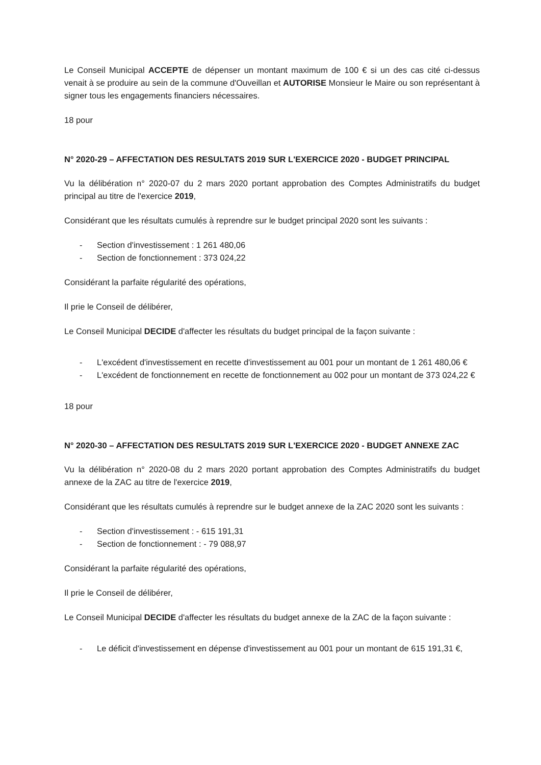Le Conseil Municipal ACCEPTE de dépenser un montant maximum de 100 € si un des cas cité ci-dessus venait à se produire au sein de la commune d'Ouveillan et AUTORISE Monsieur le Maire ou son représentant à signer tous les engagements financiers nécessaires.
18 pour
N° 2020-29 – AFFECTATION DES RESULTATS 2019 SUR L'EXERCICE 2020 - BUDGET PRINCIPAL
Vu la délibération n° 2020-07 du 2 mars 2020 portant approbation des Comptes Administratifs du budget principal au titre de l'exercice 2019,
Considérant que les résultats cumulés à reprendre sur le budget principal 2020 sont les suivants :
- Section d'investissement : 1 261 480,06
- Section de fonctionnement : 373 024,22
Considérant la parfaite régularité des opérations,
Il prie le Conseil de délibérer,
Le Conseil Municipal DECIDE d'affecter les résultats du budget principal de la façon suivante :
- L'excédent d'investissement en recette d'investissement au 001 pour un montant de 1 261 480,06 €
- L'excédent de fonctionnement en recette de fonctionnement au 002 pour un montant de 373 024,22 €
18 pour
N° 2020-30 – AFFECTATION DES RESULTATS 2019 SUR L'EXERCICE 2020 - BUDGET ANNEXE ZAC
Vu la délibération n° 2020-08 du 2 mars 2020 portant approbation des Comptes Administratifs du budget annexe de la ZAC au titre de l'exercice 2019,
Considérant que les résultats cumulés à reprendre sur le budget annexe de la ZAC 2020 sont les suivants :
- Section d'investissement : - 615 191,31
- Section de fonctionnement : - 79 088,97
Considérant la parfaite régularité des opérations,
Il prie le Conseil de délibérer,
Le Conseil Municipal DECIDE d'affecter les résultats du budget annexe de la ZAC de la façon suivante :
- Le déficit d'investissement en dépense d'investissement au 001 pour un montant de 615 191,31 €,